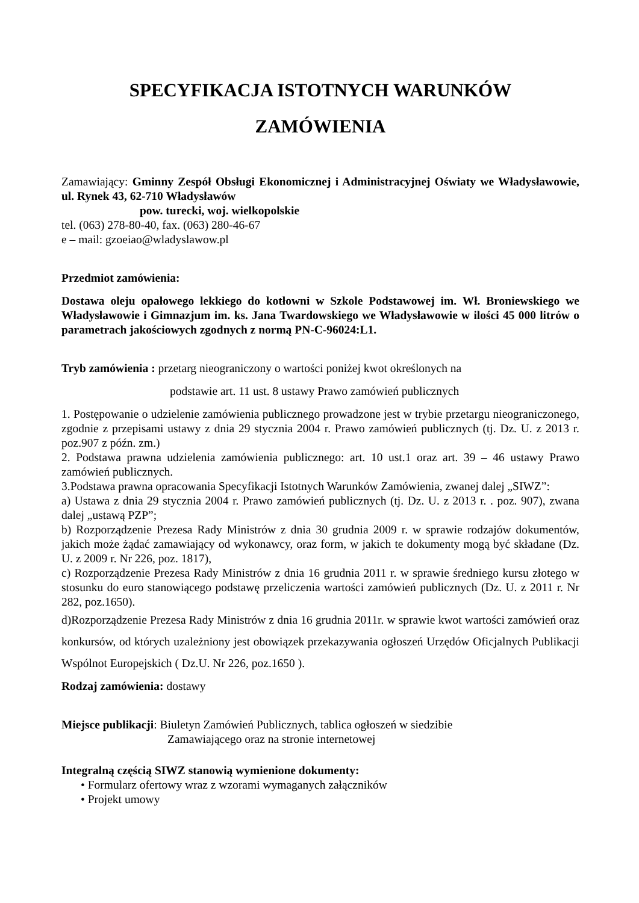SPECYFIKACJA ISTOTNYCH WARUNKÓW
ZAMÓWIENIA
Zamawiający: Gminny Zespół Obsługi Ekonomicznej i Administracyjnej Oświaty we Władysławowie, ul. Rynek 43, 62-710 Władysławów
pow. turecki, woj. wielkopolskie
tel. (063) 278-80-40, fax. (063) 280-46-67
e – mail: gzoeiao@wladyslawow.pl
Przedmiot zamówienia:
Dostawa oleju opałowego lekkiego do kotłowni w Szkole Podstawowej im. Wł. Broniewskiego we Władysławowie i Gimnazjum im. ks. Jana Twardowskiego we Władysławowie w ilości 45 000 litrów o parametrach jakościowych zgodnych z normą PN-C-96024:L1.
Tryb zamówienia : przetarg nieograniczony o wartości poniżej kwot określonych na
podstawie art. 11 ust. 8 ustawy Prawo zamówień publicznych
1. Postępowanie o udzielenie zamówienia publicznego prowadzone jest w trybie przetargu nieograniczonego, zgodnie z przepisami ustawy z dnia 29 stycznia 2004 r. Prawo zamówień publicznych (tj. Dz. U. z 2013 r. poz.907 z późn. zm.)
2. Podstawa prawna udzielenia zamówienia publicznego: art. 10 ust.1 oraz art. 39 – 46 ustawy Prawo zamówień publicznych.
3.Podstawa prawna opracowania Specyfikacji Istotnych Warunków Zamówienia, zwanej dalej „SIWZ”:
a) Ustawa z dnia 29 stycznia 2004 r. Prawo zamówień publicznych (tj. Dz. U. z 2013 r. . poz. 907), zwana dalej „ustawą PZP”;
b) Rozporządzenie Prezesa Rady Ministrów z dnia 30 grudnia 2009 r. w sprawie rodzajów dokumentów, jakich może żądać zamawiający od wykonawcy, oraz form, w jakich te dokumenty mogą być składane (Dz. U. z 2009 r. Nr 226, poz. 1817),
c) Rozporządzenie Prezesa Rady Ministrów z dnia 16 grudnia 2011 r. w sprawie średniego kursu złotego w stosunku do euro stanowiącego podstawę przeliczenia wartości zamówień publicznych (Dz. U. z 2011 r. Nr 282, poz.1650).
d)Rozporządzenie Prezesa Rady Ministrów z dnia 16 grudnia 2011r. w sprawie kwot wartości zamówień oraz konkursów, od których uzależniony jest obowiązek przekazywania ogłoszeń Urzędów Oficjalnych Publikacji Wspólnot Europejskich ( Dz.U. Nr 226, poz.1650 ).
Rodzaj zamówienia: dostawy
Miejsce publikacji: Biuletyn Zamówień Publicznych, tablica ogłoszeń w siedzibie
Zamawiającego oraz na stronie internetowej
Integralną częścią SIWZ stanowią wymienione dokumenty:
• Formularz ofertowy wraz z wzorami wymaganych załączników
• Projekt umowy